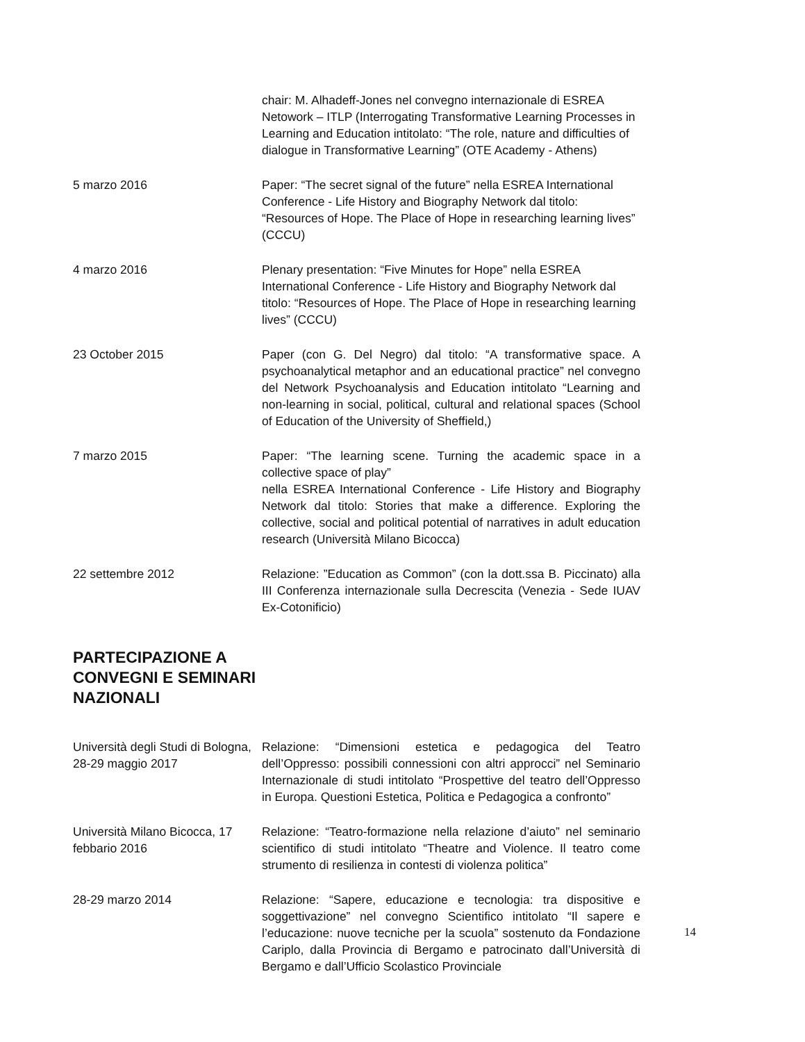chair: M. Alhadeff-Jones nel convegno internazionale di ESREA Netowork – ITLP (Interrogating Transformative Learning Processes in Learning and Education intitolato: “The role, nature and difficulties of dialogue in Transformative Learning” (OTE Academy - Athens)
5 marzo 2016 Paper: “The secret signal of the future” nella ESREA International Conference - Life History and Biography Network dal titolo: “Resources of Hope. The Place of Hope in researching learning lives” (CCCU)
4 marzo 2016 Plenary presentation: “Five Minutes for Hope” nella ESREA International Conference - Life History and Biography Network dal titolo: “Resources of Hope. The Place of Hope in researching learning lives” (CCCU)
23 October 2015 Paper (con G. Del Negro) dal titolo: “A transformative space. A psychoanalytical metaphor and an educational practice” nel convegno del Network Psychoanalysis and Education intitolato “Learning and non-learning in social, political, cultural and relational spaces (School of Education of the University of Sheffield,)
7 marzo 2015 Paper: “The learning scene. Turning the academic space in a collective space of play”
nella ESREA International Conference - Life History and Biography Network dal titolo: Stories that make a difference. Exploring the collective, social and political potential of narratives in adult education research (Università Milano Bicocca)
22 settembre 2012 Relazione: ”Education as Common” (con la dott.ssa B. Piccinato) alla III Conferenza internazionale sulla Decrescita (Venezia - Sede IUAV Ex-Cotonificio)
PARTECIPAZIONE A CONVEGNI E SEMINARI NAZIONALI
Università degli Studi di Bologna, 28-29 maggio 2017
Relazione: “Dimensioni estetica e pedagogica del Teatro dell’Oppresso: possibili connessioni con altri approcci” nel Seminario Internazionale di studi intitolato “Prospettive del teatro dell’Oppresso in Europa. Questioni Estetica, Politica e Pedagogica a confronto”
Università Milano Bicocca, 17 febbario 2016
Relazione: “Teatro-formazione nella relazione d’aiuto” nel seminario scientifico di studi intitolato “Theatre and Violence. Il teatro come strumento di resilienza in contesti di violenza politica”
28-29 marzo 2014 Relazione: “Sapere, educazione e tecnologia: tra dispositive e soggettivazione” nel convegno Scientifico intitolato “Il sapere e l’educazione: nuove tecniche per la scuola” sostenuto da Fondazione Cariplo, dalla Provincia di Bergamo e patrocinato dall’Università di Bergamo e dall’Ufficio Scolastico Provinciale
14